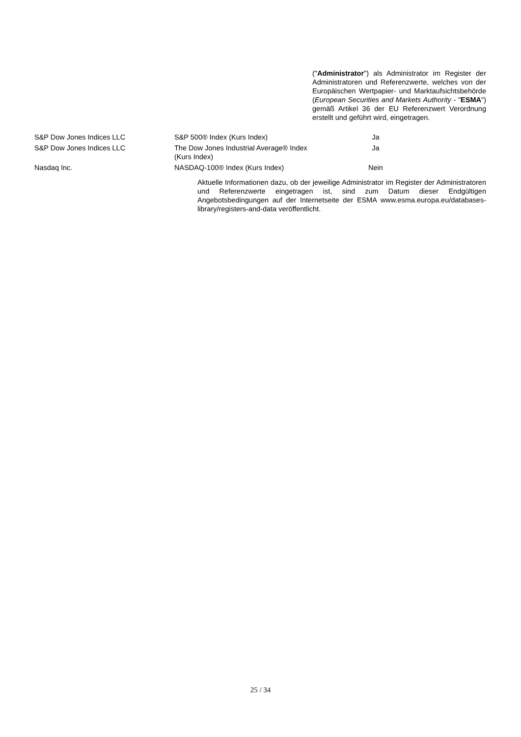("Administrator") als Administrator im Register der Administratoren und Referenzwerte, welches von der Europäischen Wertpapier- und Marktaufsichtsbehörde (European Securities and Markets Authority - "ESMA") gemäß Artikel 36 der EU Referenzwert Verordnung erstellt und geführt wird, eingetragen.
| S&P Dow Jones Indices LLC | S&P 500® Index (Kurs Index) | Ja |
| S&P Dow Jones Indices LLC | The Dow Jones Industrial Average® Index (Kurs Index) | Ja |
| Nasdaq Inc. | NASDAQ-100® Index (Kurs Index) | Nein |
Aktuelle Informationen dazu, ob der jeweilige Administrator im Register der Administratoren und Referenzwerte eingetragen ist, sind zum Datum dieser Endgültigen Angebotsbedingungen auf der Internetseite der ESMA www.esma.europa.eu/databases-library/registers-and-data veröffentlicht.
25 / 34